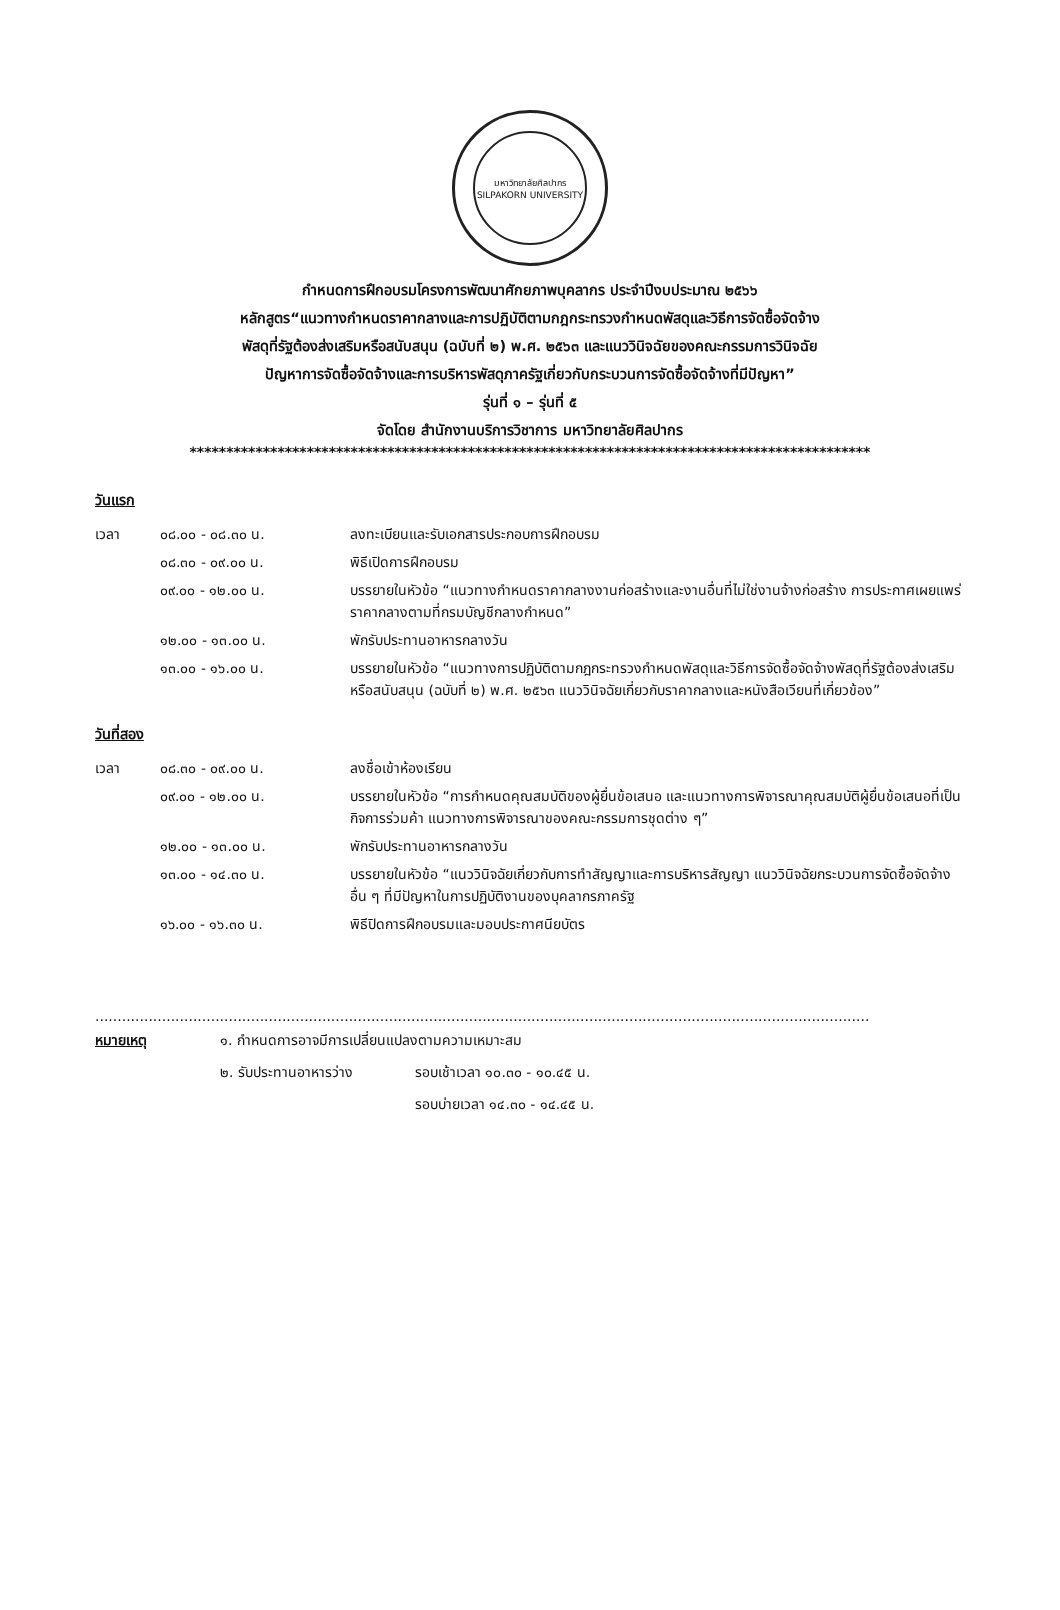มหาวิทยาลัยศิลปากร
SILPAKORN UNIVERSITY
กำหนดการฝึกอบรมโครงการพัฒนาศักยภาพบุคลากร ประจำปีงบประมาณ ๒๕๖๖
หลักสูตร“แนวทางกำหนดราคากลางและการปฏิบัติตามกฎกระทรวงกำหนดพัสดุและวิธีการจัดซื้อจัดจ้าง
พัสดุที่รัฐต้องส่งเสริมหรือสนับสนุน (ฉบับที่ ๒) พ.ศ. ๒๕๖๓ และแนววินิจฉัยของคณะกรรมการวินิจฉัย
ปัญหาการจัดซื้อจัดจ้างและการบริหารพัสดุภาครัฐเกี่ยวกับกระบวนการจัดซื้อจัดจ้างที่มีปัญหา”
รุ่นที่ ๑ – รุ่นที่ ๕
จัดโดย สำนักงานบริการวิชาการ มหาวิทยาลัยศิลปากร
*********************************************************************************************
วันแรก
| เวลา | ๐๘.๐๐ - ๐๘.๓๐ น. | ลงทะเบียนและรับเอกสารประกอบการฝึกอบรม |
| | ๐๘.๓๐ - ๐๙.๐๐ น. | พิธีเปิดการฝึกอบรม |
| | ๐๙.๐๐ - ๑๒.๐๐ น. | บรรยายในหัวข้อ “แนวทางกำหนดราคากลางงานก่อสร้างและงานอื่นที่ไม่ใช่งานจ้างก่อสร้าง การประกาศเผยแพร่ราคากลางตามที่กรมบัญชีกลางกำหนด” |
| | ๑๒.๐๐ - ๑๓.๐๐ น. | พักรับประทานอาหารกลางวัน |
| | ๑๓.๐๐ - ๑๖.๐๐ น. | บรรยายในหัวข้อ “แนวทางการปฏิบัติตามกฎกระทรวงกำหนดพัสดุและวิธีการจัดซื้อจัดจ้างพัสดุที่รัฐต้องส่งเสริมหรือสนับสนุน (ฉบับที่ ๒) พ.ศ. ๒๕๖๓ แนววินิจฉัยเกี่ยวกับราคากลางและหนังสือเวียนที่เกี่ยวข้อง” |
วันที่สอง
| เวลา | ๐๘.๓๐ - ๐๙.๐๐ น. | ลงชื่อเข้าห้องเรียน |
| | ๐๙.๐๐ - ๑๒.๐๐ น. | บรรยายในหัวข้อ “การกำหนดคุณสมบัติของผู้ยื่นข้อเสนอ และแนวทางการพิจารณาคุณสมบัติผู้ยื่นข้อเสนอที่เป็นกิจการร่วมค้า แนวทางการพิจารณาของคณะกรรมการชุดต่าง ๆ” |
| | ๑๒.๐๐ - ๑๓.๐๐ น. | พักรับประทานอาหารกลางวัน |
| | ๑๓.๐๐ - ๑๔.๓๐ น. | บรรยายในหัวข้อ “แนววินิจฉัยเกี่ยวกับการทำสัญญาและการบริหารสัญญา แนววินิจฉัยกระบวนการจัดซื้อจัดจ้างอื่น ๆ ที่มีปัญหาในการปฏิบัติงานของบุคลากรภาครัฐ |
| | ๑๖.๐๐ - ๑๖.๓๐ น. | พิธีปิดการฝึกอบรมและมอบประกาศนียบัตร |
..............................................................................................................................................................................
| หมายเหตุ | ๑. กำหนดการอาจมีการเปลี่ยนแปลงตามความเหมาะสม | |
| | ๒. รับประทานอาหารว่าง | รอบเช้าเวลา ๑๐.๓๐ - ๑๐.๔๕ น. |
| | | รอบบ่ายเวลา ๑๔.๓๐ - ๑๔.๔๕ น. |